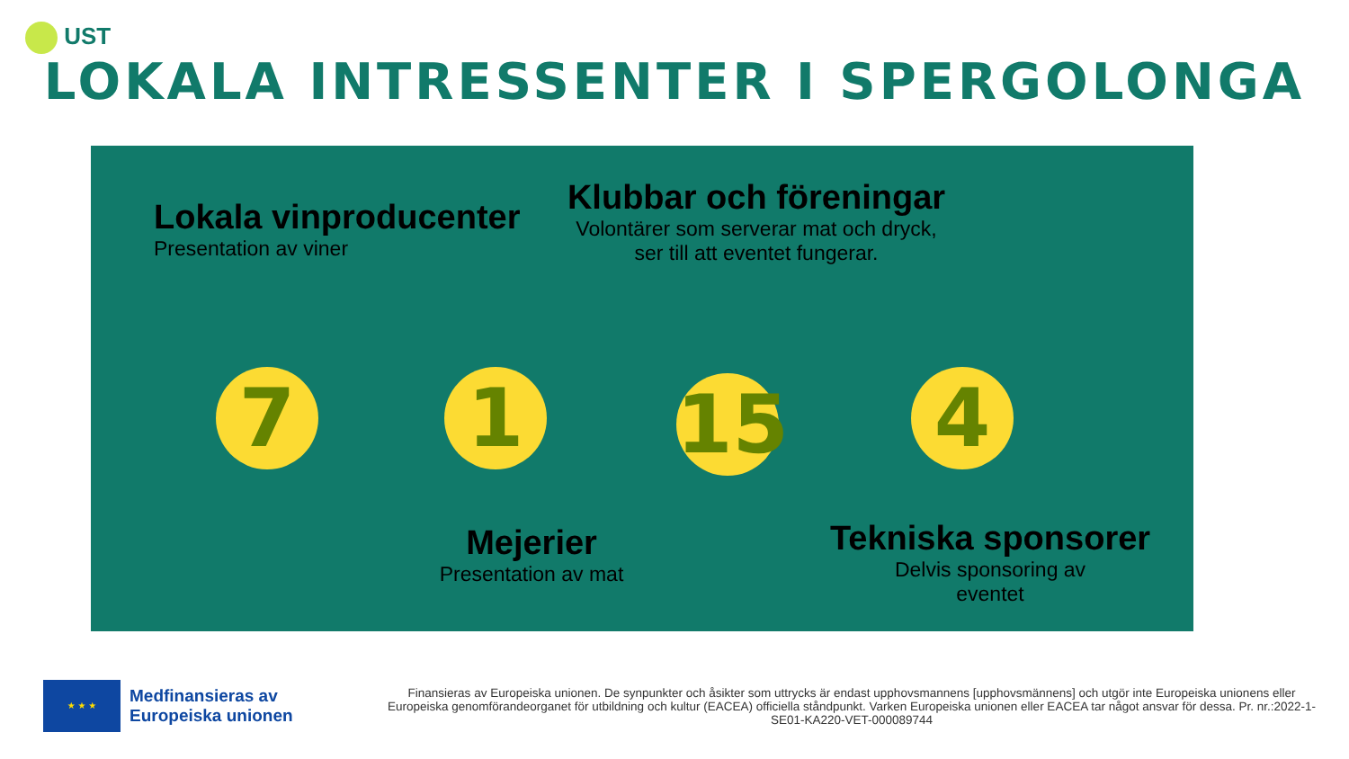UST
LOKALA INTRESSENTER I SPERGOLONGA
Lokala vinproducenter
Presentation av viner
Klubbar och föreningar
Volontärer som serverar mat och dryck,
ser till att eventet fungerar.
7 1 15 4
Mejerier
Presentation av mat
Tekniska sponsorer
Delvis sponsoring av
eventet
★ ★ ★
Medfinansieras av Europeiska unionen
Finansieras av Europeiska unionen. De synpunkter och åsikter som uttrycks är endast upphovsmannens [upphovsmännens] och utgör inte Europeiska unionens eller Europeiska genomförandeorganet för utbildning och kultur (EACEA) officiella ståndpunkt. Varken Europeiska unionen eller EACEA tar något ansvar för dessa. Pr. nr.:2022-1-SE01-KA220-VET-000089744